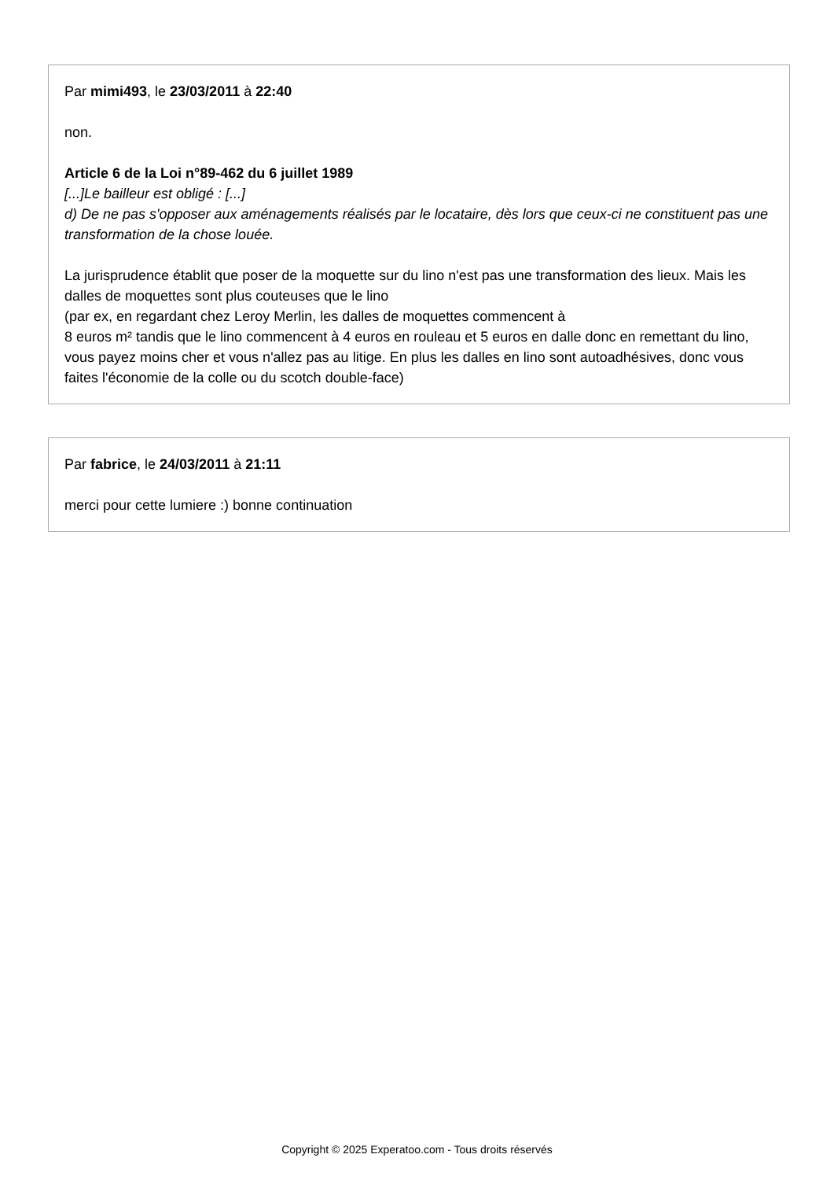Par mimi493, le 23/03/2011 à 22:40
non.
Article 6 de la Loi n°89-462 du 6 juillet 1989
[...]Le bailleur est obligé : [...]
d) De ne pas s'opposer aux aménagements réalisés par le locataire, dès lors que ceux-ci ne constituent pas une transformation de la chose louée.
La jurisprudence établit que poser de la moquette sur du lino n'est pas une transformation des lieux. Mais les dalles de moquettes sont plus couteuses que le lino
(par ex, en regardant chez Leroy Merlin, les dalles de moquettes commencent à
8 euros m² tandis que le lino commencent à 4 euros en rouleau et 5 euros en dalle donc en remettant du lino, vous payez moins cher et vous n'allez pas au litige. En plus les dalles en lino sont autoadhésives, donc vous faites l'économie de la colle ou du scotch double-face)
Par fabrice, le 24/03/2011 à 21:11
merci pour cette lumiere :) bonne continuation
Copyright © 2025 Experatoo.com - Tous droits réservés